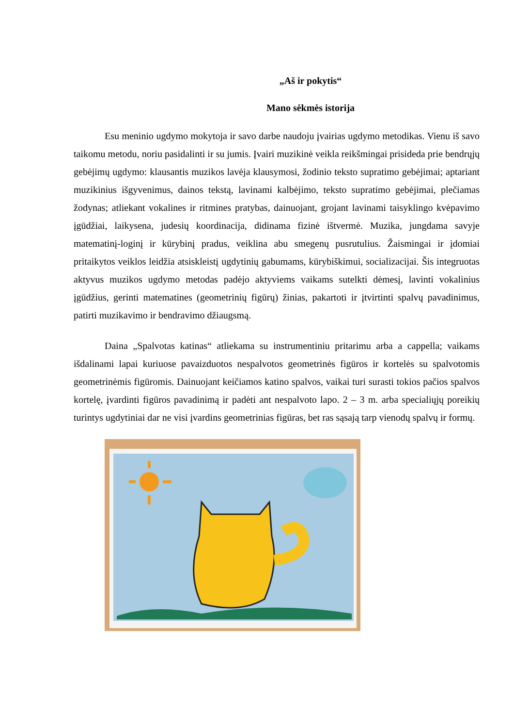„Aš ir pokytis“
Mano sėkmės istorija
Esu meninio ugdymo mokytoja ir savo darbe naudoju įvairias ugdymo metodikas. Vienu iš savo taikomu metodu, noriu pasidalinti ir su jumis. Įvairi muzikinė veikla reikšmingai prisideda prie bendrųjų gebėjimų ugdymo: klausantis muzikos lavėja klausymosi, žodinio teksto supratimo gebėjimai; aptariant muzikinius išgyvenimus, dainos tekstą, lavinami kalbėjimo, teksto supratimo gebėjimai, plečiamas žodynas; atliekant vokalines ir ritmines pratybas, dainuojant, grojant lavinami taisyklingo kvėpavimo įgūdžiai, laikysena, judesių koordinacija, didinama fizinė ištvermė. Muzika, jungdama savyje matematinį-loginį ir kūrybinį pradus, veiklina abu smegenų pusrutulius. Žaismingai ir įdomiai pritaikytos veiklos leidžia atsiskleistį ugdytinių gabumams, kūrybiškimui, socializacijai. Šis integruotas aktyvus muzikos ugdymo metodas padėjo aktyviems vaikams sutelkti dėmesį, lavinti vokalinius įgūdžius, gerinti matematines (geometrinių figūrų) žinias, pakartoti ir įtvirtinti spalvų pavadinimus, patirti muzikavimo ir bendravimo džiaugsmą.
Daina „Spalvotas katinas“ atliekama su instrumentiniu pritarimu arba a cappella; vaikams išdalinami lapai kuriuose pavaizduotos nespalvotos geometrinės figūros ir kortelės su spalvotomis geometrinėmis figūromis. Dainuojant keičiamos katino spalvos, vaikai turi surasti tokios pačios spalvos kortelę, įvardinti figūros pavadinimą ir padėti ant nespalvoto lapo. 2 – 3 m. arba specialiųjų poreikių turintys ugdytiniai dar ne visi įvardins geometrinias figūras, bet ras sąsają tarp vienodų spalvų ir formų.